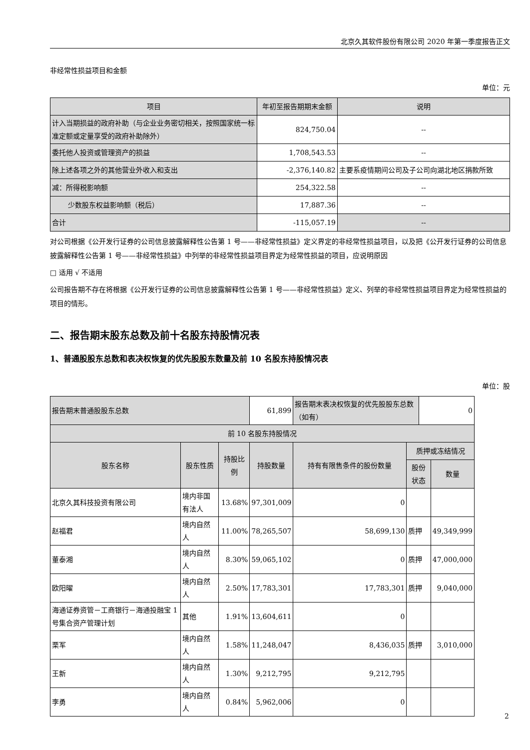北京久其软件股份有限公司 2020 年第一季度报告正文
非经常性损益项目和金额
单位：元
| 项目 | 年初至报告期期末金额 | 说明 |
| --- | --- | --- |
| 计入当期损益的政府补助（与企业业务密切相关，按照国家统一标准定额或定量享受的政府补助除外） | 824,750.04 | -- |
| 委托他人投资或管理资产的损益 | 1,708,543.53 | -- |
| 除上述各项之外的其他营业外收入和支出 | -2,376,140.82 | 主要系疫情期间公司及子公司向湖北地区捐款所致 |
| 减：所得税影响额 | 254,322.58 | -- |
| 少数股东权益影响额（税后） | 17,887.36 | -- |
| 合计 | -115,057.19 | -- |
对公司根据《公开发行证券的公司信息披露解释性公告第 1 号——非经常性损益》定义界定的非经常性损益项目，以及把《公开发行证券的公司信息披露解释性公告第 1 号——非经常性损益》中列举的非经常性损益项目界定为经常性损益的项目，应说明原因
□ 适用 √ 不适用
公司报告期不存在将根据《公开发行证券的公司信息披露解释性公告第 1 号——非经常性损益》定义、列举的非经常性损益项目界定为经常性损益的项目的情形。
二、报告期末股东总数及前十名股东持股情况表
1、普通股股东总数和表决权恢复的优先股股东数量及前 10 名股东持股情况表
单位：股
| 报告期末普通股股东总数 | | | 61,899 | 报告期末表决权恢复的优先股股东总数（如有） | | 0 | |
| 前 10 名股东持股情况 | | | | | | | |
| 股东名称 | 股东性质 | 持股比例 | 持股数量 | 持有有限售条件的股份数量 | 质押或冻结情况 | | |
| | | | | | 股份状态 | | 数量 |
| 北京久其科技投资有限公司 | 境内非国有法人 | 13.68% | 97,301,009 | 0 | | | |
| 赵福君 | 境内自然人 | 11.00% | 78,265,507 | 58,699,130 | 质押 | | 49,349,999 |
| 董泰湘 | 境内自然人 | 8.30% | 59,065,102 | 0 | 质押 | | 47,000,000 |
| 欧阳曜 | 境内自然人 | 2.50% | 17,783,301 | 17,783,301 | 质押 | | 9,040,000 |
| 海通证券资管－工商银行－海通投融宝 1 号集合资产管理计划 | 其他 | 1.91% | 13,604,611 | 0 | | | |
| 栗军 | 境内自然人 | 1.58% | 11,248,047 | 8,436,035 | 质押 | | 3,010,000 |
| 王新 | 境内自然人 | 1.30% | 9,212,795 | 9,212,795 | | | |
| 李勇 | 境内自然人 | 0.84% | 5,962,006 | 0 | | | |
2